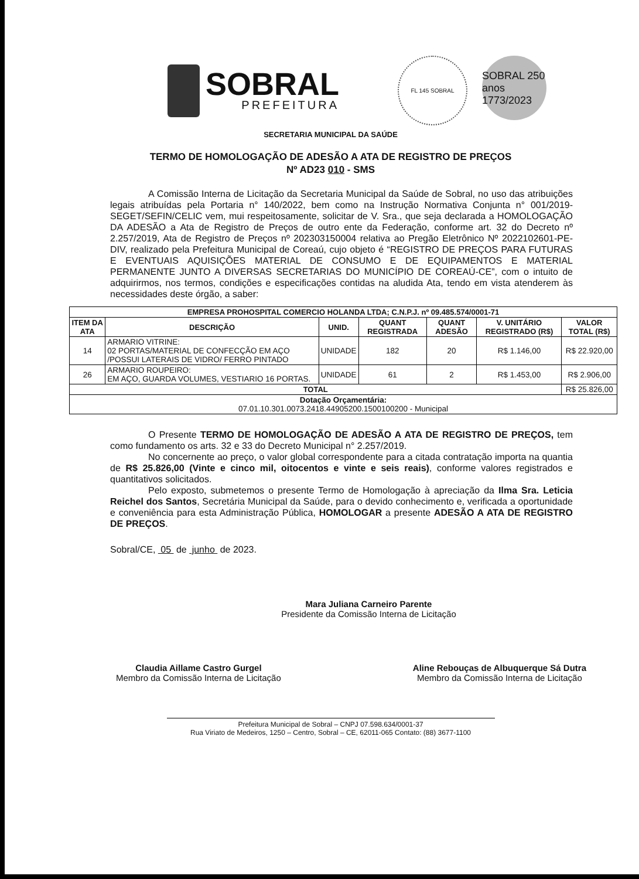SOBRAL
PREFEITURA
FL 145 SOBRAL
SOBRAL 250 anos 1773/2023
SECRETARIA MUNICIPAL DA SAÚDE
TERMO DE HOMOLOGAÇÃO DE ADESÃO A ATA DE REGISTRO DE PREÇOS
Nº AD23 010 - SMS
A Comissão Interna de Licitação da Secretaria Municipal da Saúde de Sobral, no uso das atribuições legais atribuídas pela Portaria n° 140/2022, bem como na Instrução Normativa Conjunta n° 001/2019-SEGET/SEFIN/CELIC vem, mui respeitosamente, solicitar de V. Sra., que seja declarada a HOMOLOGAÇÃO DA ADESÃO a Ata de Registro de Preços de outro ente da Federação, conforme art. 32 do Decreto nº 2.257/2019, Ata de Registro de Preços nº 202303150004 relativa ao Pregão Eletrônico Nº 2022102601-PE-DIV, realizado pela Prefeitura Municipal de Coreaú, cujo objeto é “REGISTRO DE PREÇOS PARA FUTURAS E EVENTUAIS AQUISIÇÕES MATERIAL DE CONSUMO E DE EQUIPAMENTOS E MATERIAL PERMANENTE JUNTO A DIVERSAS SECRETARIAS DO MUNICÍPIO DE COREAÚ-CE”, com o intuito de adquirirmos, nos termos, condições e especificações contidas na aludida Ata, tendo em vista atenderem às necessidades deste órgão, a saber:
| EMPRESA PROHOSPITAL COMERCIO HOLANDA LTDA; C.N.P.J. nº 09.485.574/0001-71 | | | | | | |
| --- | --- | --- | --- | --- | --- | --- |
| ITEM DA ATA | DESCRIÇÃO | UNID. | QUANT REGISTRADA | QUANT ADESÃO | V. UNITÁRIO REGISTRADO (R$) | VALOR TOTAL (R$) |
| 14 | ARMARIO VITRINE: 02 PORTAS/MATERIAL DE CONFECÇÃO EM AÇO /POSSUI LATERAIS DE VIDRO/ FERRO PINTADO | UNIDADE | 182 | 20 | R$ 1.146,00 | R$ 22.920,00 |
| 26 | ARMARIO ROUPEIRO: EM AÇO, GUARDA VOLUMES, VESTIARIO 16 PORTAS. | UNIDADE | 61 | 2 | R$ 1.453,00 | R$ 2.906,00 |
| TOTAL | | | | | | R$ 25.826,00 |
| Dotação Orçamentária: 07.01.10.301.0073.2418.44905200.1500100200 - Municipal | | | | | | |
O Presente TERMO DE HOMOLOGAÇÃO DE ADESÃO A ATA DE REGISTRO DE PREÇOS, tem como fundamento os arts. 32 e 33 do Decreto Municipal n° 2.257/2019.
No concernente ao preço, o valor global correspondente para a citada contratação importa na quantia de R$ 25.826,00 (Vinte e cinco mil, oitocentos e vinte e seis reais), conforme valores registrados e quantitativos solicitados.
Pelo exposto, submetemos o presente Termo de Homologação à apreciação da Ilma Sra. Leticia Reichel dos Santos, Secretária Municipal da Saúde, para o devido conhecimento e, verificada a oportunidade e conveniência para esta Administração Pública, HOMOLOGAR a presente ADESÃO A ATA DE REGISTRO DE PREÇOS.
Sobral/CE, 05 de junho de 2023.
Mara Juliana Carneiro Parente
Presidente da Comissão Interna de Licitação
Claudia Aillame Castro Gurgel
Membro da Comissão Interna de Licitação
Aline Rebouças de Albuquerque Sá Dutra
Membro da Comissão Interna de Licitação
Prefeitura Municipal de Sobral – CNPJ 07.598.634/0001-37
Rua Viriato de Medeiros, 1250 – Centro, Sobral – CE, 62011-065 Contato: (88) 3677-1100